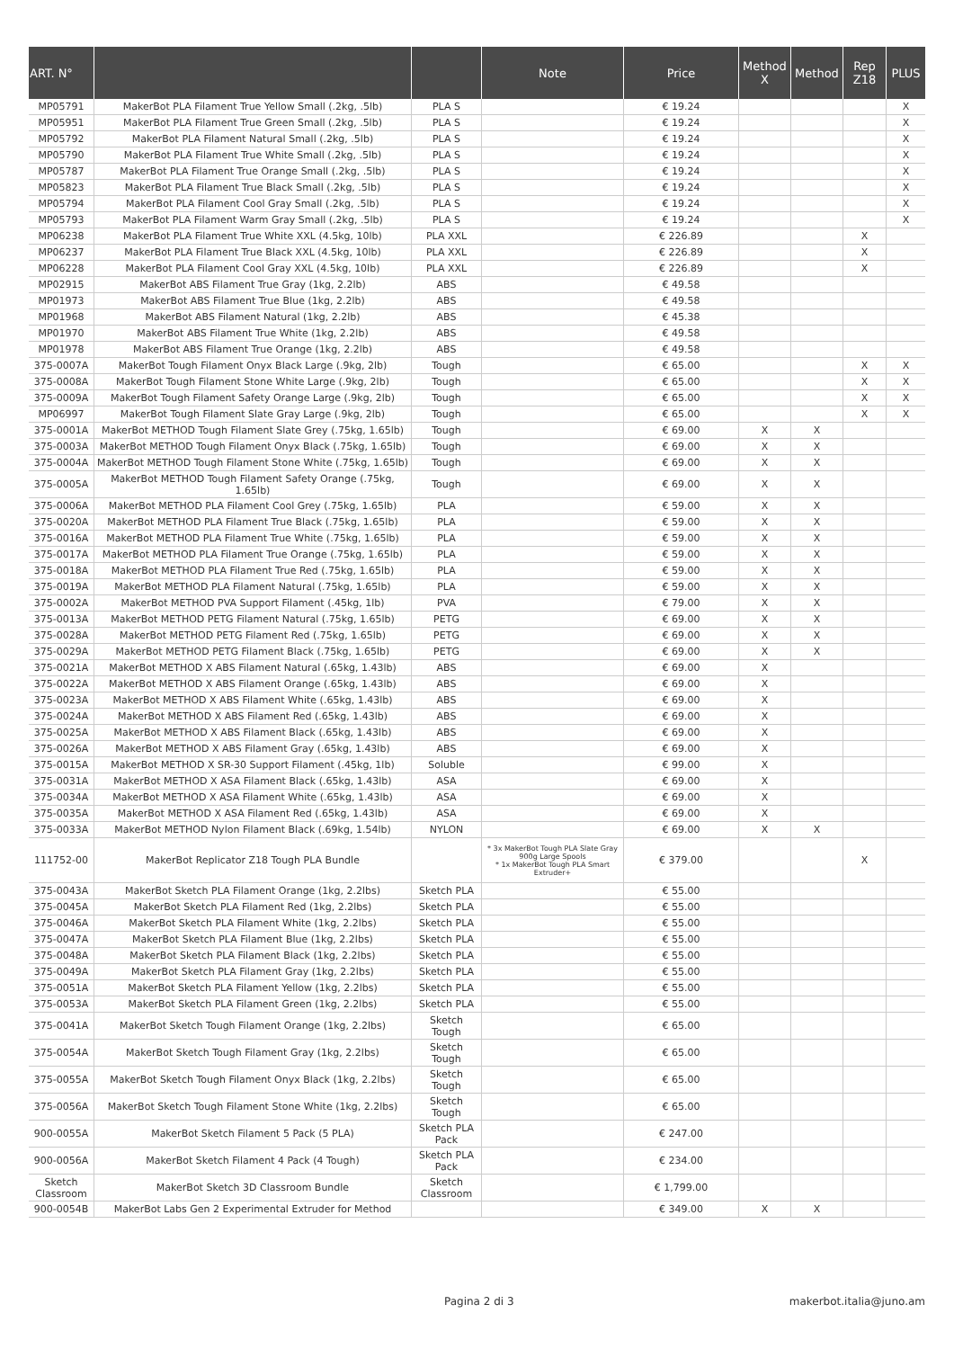| ART. N° | | | Note | Price | Method X | Method | Rep Z18 | PLUS |
| --- | --- | --- | --- | --- | --- | --- | --- | --- |
| MP05791 | MakerBot PLA Filament True Yellow Small (.2kg, .5lb) | PLA S | | € 19.24 | | | | X |
| MP05951 | MakerBot PLA Filament True Green Small (.2kg, .5lb) | PLA S | | € 19.24 | | | | X |
| MP05792 | MakerBot PLA Filament Natural Small (.2kg, .5lb) | PLA S | | € 19.24 | | | | X |
| MP05790 | MakerBot PLA Filament True White Small (.2kg, .5lb) | PLA S | | € 19.24 | | | | X |
| MP05787 | MakerBot PLA Filament True Orange Small (.2kg, .5lb) | PLA S | | € 19.24 | | | | X |
| MP05823 | MakerBot PLA Filament True Black Small (.2kg, .5lb) | PLA S | | € 19.24 | | | | X |
| MP05794 | MakerBot PLA Filament Cool Gray Small (.2kg, .5lb) | PLA S | | € 19.24 | | | | X |
| MP05793 | MakerBot PLA Filament Warm Gray Small (.2kg, .5lb) | PLA S | | € 19.24 | | | | X |
| MP06238 | MakerBot PLA Filament True White XXL (4.5kg, 10lb) | PLA XXL | | € 226.89 | | | X | |
| MP06237 | MakerBot PLA Filament True Black XXL (4.5kg, 10lb) | PLA XXL | | € 226.89 | | | X | |
| MP06228 | MakerBot PLA Filament Cool Gray XXL (4.5kg, 10lb) | PLA XXL | | € 226.89 | | | X | |
| MP02915 | MakerBot ABS Filament True Gray (1kg, 2.2lb) | ABS | | € 49.58 | | | | |
| MP01973 | MakerBot ABS Filament True Blue (1kg, 2.2lb) | ABS | | € 49.58 | | | | |
| MP01968 | MakerBot ABS Filament Natural (1kg, 2.2lb) | ABS | | € 45.38 | | | | |
| MP01970 | MakerBot ABS Filament True White (1kg, 2.2lb) | ABS | | € 49.58 | | | | |
| MP01978 | MakerBot ABS Filament True Orange (1kg, 2.2lb) | ABS | | € 49.58 | | | | |
| 375-0007A | MakerBot Tough Filament Onyx Black Large (.9kg, 2lb) | Tough | | € 65.00 | | | X | X |
| 375-0008A | MakerBot Tough Filament Stone White Large (.9kg, 2lb) | Tough | | € 65.00 | | | X | X |
| 375-0009A | MakerBot Tough Filament Safety Orange Large (.9kg, 2lb) | Tough | | € 65.00 | | | X | X |
| MP06997 | MakerBot Tough Filament Slate Gray Large (.9kg, 2lb) | Tough | | € 65.00 | | | X | X |
| 375-0001A | MakerBot METHOD Tough Filament Slate Grey (.75kg, 1.65lb) | Tough | | € 69.00 | X | X | | |
| 375-0003A | MakerBot METHOD Tough Filament Onyx Black (.75kg, 1.65lb) | Tough | | € 69.00 | X | X | | |
| 375-0004A | MakerBot METHOD Tough Filament Stone White (.75kg, 1.65lb) | Tough | | € 69.00 | X | X | | |
| 375-0005A | MakerBot METHOD Tough Filament Safety Orange (.75kg, 1.65lb) | Tough | | € 69.00 | X | X | | |
| 375-0006A | MakerBot METHOD PLA Filament Cool Grey (.75kg, 1.65lb) | PLA | | € 59.00 | X | X | | |
| 375-0020A | MakerBot METHOD PLA Filament True Black (.75kg, 1.65lb) | PLA | | € 59.00 | X | X | | |
| 375-0016A | MakerBot METHOD PLA Filament True White (.75kg, 1.65lb) | PLA | | € 59.00 | X | X | | |
| 375-0017A | MakerBot METHOD PLA Filament True Orange (.75kg, 1.65lb) | PLA | | € 59.00 | X | X | | |
| 375-0018A | MakerBot METHOD PLA Filament True Red (.75kg, 1.65lb) | PLA | | € 59.00 | X | X | | |
| 375-0019A | MakerBot METHOD PLA Filament Natural (.75kg, 1.65lb) | PLA | | € 59.00 | X | X | | |
| 375-0002A | MakerBot METHOD PVA Support Filament (.45kg, 1lb) | PVA | | € 79.00 | X | X | | |
| 375-0013A | MakerBot METHOD PETG Filament Natural (.75kg, 1.65lb) | PETG | | € 69.00 | X | X | | |
| 375-0028A | MakerBot METHOD PETG Filament Red (.75kg, 1.65lb) | PETG | | € 69.00 | X | X | | |
| 375-0029A | MakerBot METHOD PETG Filament Black (.75kg, 1.65lb) | PETG | | € 69.00 | X | X | | |
| 375-0021A | MakerBot METHOD X ABS Filament Natural (.65kg, 1.43lb) | ABS | | € 69.00 | X | | | |
| 375-0022A | MakerBot METHOD X ABS Filament Orange (.65kg, 1.43lb) | ABS | | € 69.00 | X | | | |
| 375-0023A | MakerBot METHOD X ABS Filament White (.65kg, 1.43lb) | ABS | | € 69.00 | X | | | |
| 375-0024A | MakerBot METHOD X ABS Filament Red (.65kg, 1.43lb) | ABS | | € 69.00 | X | | | |
| 375-0025A | MakerBot METHOD X ABS Filament Black (.65kg, 1.43lb) | ABS | | € 69.00 | X | | | |
| 375-0026A | MakerBot METHOD X ABS Filament Gray (.65kg, 1.43lb) | ABS | | € 69.00 | X | | | |
| 375-0015A | MakerBot METHOD X SR-30 Support Filament (.45kg, 1lb) | Soluble | | € 99.00 | X | | | |
| 375-0031A | MakerBot METHOD X ASA Filament Black (.65kg, 1.43lb) | ASA | | € 69.00 | X | | | |
| 375-0034A | MakerBot METHOD X ASA Filament White (.65kg, 1.43lb) | ASA | | € 69.00 | X | | | |
| 375-0035A | MakerBot METHOD X ASA Filament Red (.65kg, 1.43lb) | ASA | | € 69.00 | X | | | |
| 375-0033A | MakerBot METHOD Nylon Filament Black (.69kg, 1.54lb) | NYLON | | € 69.00 | X | X | | |
| 111752-00 | MakerBot Replicator Z18 Tough PLA Bundle | | * 3x MakerBot Tough PLA Slate Gray 900g Large Spools * 1x MakerBot Tough PLA Smart Extruder+ | € 379.00 | | | X | |
| 375-0043A | MakerBot Sketch PLA Filament Orange (1kg, 2.2lbs) | Sketch PLA | | € 55.00 | | | | |
| 375-0045A | MakerBot Sketch PLA Filament Red (1kg, 2.2lbs) | Sketch PLA | | € 55.00 | | | | |
| 375-0046A | MakerBot Sketch PLA Filament White (1kg, 2.2lbs) | Sketch PLA | | € 55.00 | | | | |
| 375-0047A | MakerBot Sketch PLA Filament Blue (1kg, 2.2lbs) | Sketch PLA | | € 55.00 | | | | |
| 375-0048A | MakerBot Sketch PLA Filament Black (1kg, 2.2lbs) | Sketch PLA | | € 55.00 | | | | |
| 375-0049A | MakerBot Sketch PLA Filament Gray (1kg, 2.2lbs) | Sketch PLA | | € 55.00 | | | | |
| 375-0051A | MakerBot Sketch PLA Filament Yellow (1kg, 2.2lbs) | Sketch PLA | | € 55.00 | | | | |
| 375-0053A | MakerBot Sketch PLA Filament Green (1kg, 2.2lbs) | Sketch PLA | | € 55.00 | | | | |
| 375-0041A | MakerBot Sketch Tough Filament Orange (1kg, 2.2lbs) | Sketch Tough | | € 65.00 | | | | |
| 375-0054A | MakerBot Sketch Tough Filament Gray (1kg, 2.2lbs) | Sketch Tough | | € 65.00 | | | | |
| 375-0055A | MakerBot Sketch Tough Filament Onyx Black (1kg, 2.2lbs) | Sketch Tough | | € 65.00 | | | | |
| 375-0056A | MakerBot Sketch Tough Filament Stone White (1kg, 2.2lbs) | Sketch Tough | | € 65.00 | | | | |
| 900-0055A | MakerBot Sketch Filament 5 Pack (5 PLA) | Sketch PLA Pack | | € 247.00 | | | | |
| 900-0056A | MakerBot Sketch Filament 4 Pack (4 Tough) | Sketch PLA Pack | | € 234.00 | | | | |
| Sketch Classroom | MakerBot Sketch 3D Classroom Bundle | Sketch Classroom | | € 1,799.00 | | | | |
| 900-0054B | MakerBot Labs Gen 2 Experimental Extruder for Method | | | € 349.00 | X | X | | |
Pagina 2 di 3 makerbot.italia@juno.am